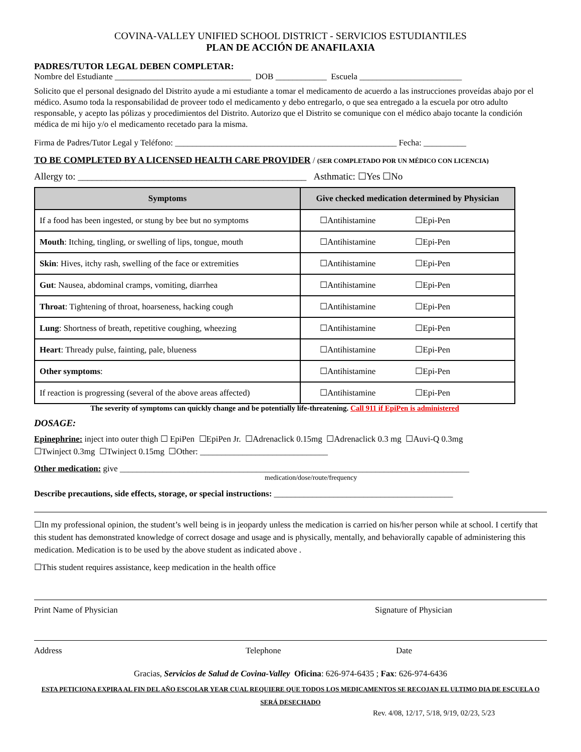COVINA-VALLEY UNIFIED SCHOOL DISTRICT - SERVICIOS ESTUDIANTILES
PLAN DE ACCIÓN DE ANAFILAXIA
PADRES/TUTOR LEGAL DEBEN COMPLETAR:
Nombre del Estudiante ________________________________ DOB ____________ Escuela ________________________
Solicito que el personal designado del Distrito ayude a mi estudiante a tomar el medicamento de acuerdo a las instrucciones proveídas abajo por el médico. Asumo toda la responsabilidad de proveer todo el medicamento y debo entregarlo, o que sea entregado a la escuela por otro adulto responsable, y acepto las pólizas y procedimientos del Distrito. Autorizo que el Distrito se comunique con el médico abajo tocante la condición médica de mi hijo y/o el medicamento recetado para la misma.
Firma de Padres/Tutor Legal y Teléfono: ____________________________________________________ Fecha: __________
TO BE COMPLETED BY A LICENSED HEALTH CARE PROVIDER / (SER COMPLETADO POR UN MÉDICO CON LICENCIA)
Allergy to: ________________________________________________ Asthmatic: ☐Yes ☐No
| Symptoms | Give checked medication determined by Physician |
| --- | --- |
| If a food has been ingested, or stung by bee but no symptoms | ☐Antihistamine ☐Epi-Pen |
| Mouth : Itching, tingling, or swelling of lips, tongue, mouth | ☐Antihistamine ☐Epi-Pen |
| Skin : Hives, itchy rash, swelling of the face or extremities | ☐Antihistamine ☐Epi-Pen |
| Gut : Nausea, abdominal cramps, vomiting, diarrhea | ☐Antihistamine ☐Epi-Pen |
| Throat : Tightening of throat, hoarseness, hacking cough | ☐Antihistamine ☐Epi-Pen |
| Lung : Shortness of breath, repetitive coughing, wheezing | ☐Antihistamine ☐Epi-Pen |
| Heart : Thready pulse, fainting, pale, blueness | ☐Antihistamine ☐Epi-Pen |
| Other symptoms : | ☐Antihistamine ☐Epi-Pen |
| If reaction is progressing (several of the above areas affected) | ☐Antihistamine ☐Epi-Pen |
The severity of symptoms can quickly change and be potentially life-threatening. Call 911 if EpiPen is administered
DOSAGE:
Epinephrine: inject into outer thigh ☐ EpiPen ☐EpiPen Jr. ☐Adrenaclick 0.15mg ☐Adrenaclick 0.3 mg ☐Auvi-Q 0.3mg
☐Twinject 0.3mg ☐Twinject 0.15mg ☐Other: ______________________________
Other medication: give __________________________________________________________________________________
medication/dose/route/frequency
Describe precautions, side effects, storage, or special instructions: __________________________________________
☐In my professional opinion, the student’s well being is in jeopardy unless the medication is carried on his/her person while at school. I certify that this student has demonstrated knowledge of correct dosage and usage and is physically, mentally, and behaviorally capable of administering this medication. Medication is to be used by the above student as indicated above .
☐This student requires assistance, keep medication in the health office
Print Name of Physician Signature of Physician
Address Telephone Date
Gracias, Servicios de Salud de Covina-Valley Oficina: 626-974-6435 ; Fax: 626-974-6436
ESTA PETICIONA EXPIRA AL FIN DEL AÑO ESCOLAR YEAR CUAL REQUIERE QUE TODOS LOS MEDICAMENTOS SE RECOJAN EL ULTIMO DIA DE ESCUELA O SERÁ DESECHADO
Rev. 4/08, 12/17, 5/18, 9/19, 02/23, 5/23